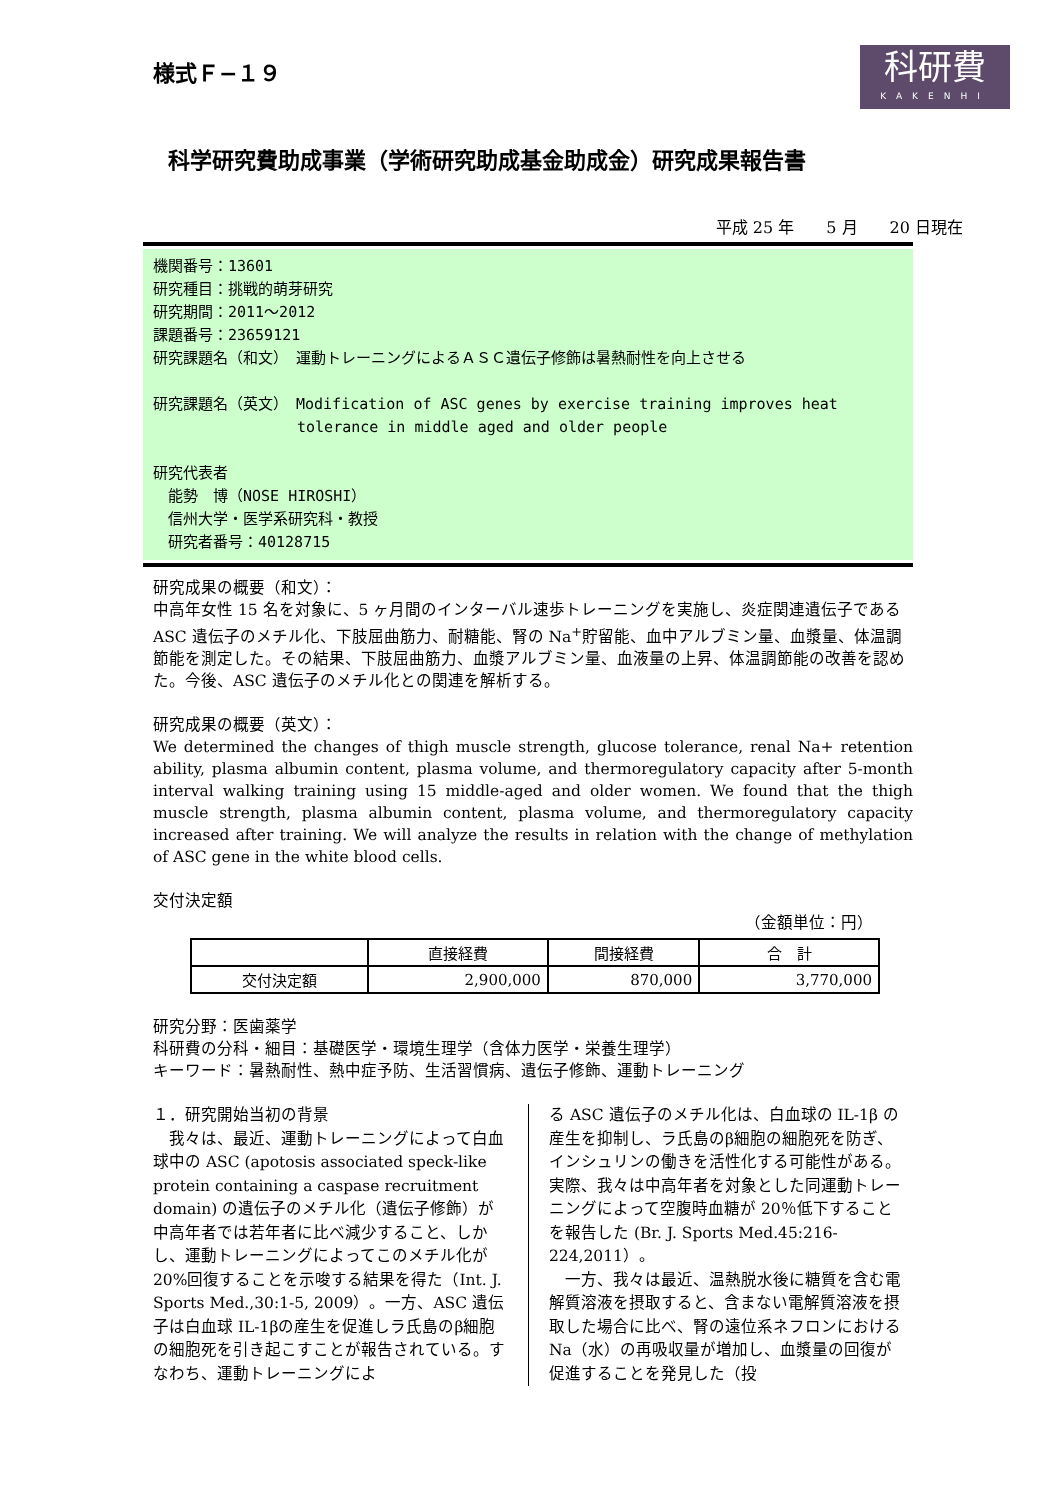様式Ｆ−１９
科研費
KAKENHI
科学研究費助成事業（学術研究助成基金助成金）研究成果報告書
平成 25 年　　5 月　　20 日現在
機関番号：13601
研究種目：挑戦的萌芽研究
研究期間：2011～2012
課題番号：23659121
研究課題名（和文）　運動トレーニングによるＡＳＣ遺伝子修飾は暑熱耐性を向上させる
研究課題名（英文）　Modification of ASC genes by exercise training improves heat
　　　　　　　　　 tolerance in middle aged and older people
研究代表者
　能勢　博（NOSE HIROSHI）
　信州大学・医学系研究科・教授
　研究者番号：40128715
研究成果の概要（和文）：
中高年女性 15 名を対象に、5 ヶ月間のインターバル速歩トレーニングを実施し、炎症関連遺伝子である ASC 遺伝子のメチル化、下肢屈曲筋力、耐糖能、腎の Na<sup>+</sup>貯留能、血中アルブミン量、血漿量、体温調節能を測定した。その結果、下肢屈曲筋力、血漿アルブミン量、血液量の上昇、体温調節能の改善を認めた。今後、ASC 遺伝子のメチル化との関連を解析する。
研究成果の概要（英文）：
We determined the changes of thigh muscle strength, glucose tolerance, renal Na+ retention ability, plasma albumin content, plasma volume, and thermoregulatory capacity after 5-month interval walking training using 15 middle-aged and older women. We found that the thigh muscle strength, plasma albumin content, plasma volume, and thermoregulatory capacity increased after training. We will analyze the results in relation with the change of methylation of ASC gene in the white blood cells.
交付決定額
（金額単位：円）
| | 直接経費 | 間接経費 | 合 計 |
| --- | --- | --- | --- |
| 交付決定額 | 2,900,000 | 870,000 | 3,770,000 |
研究分野：医歯薬学
科研費の分科・細目：基礎医学・環境生理学（含体力医学・栄養生理学）
キーワード：暑熱耐性、熱中症予防、生活習慣病、遺伝子修飾、運動トレーニング
１．研究開始当初の背景
　我々は、最近、運動トレーニングによって白血球中の ASC (apotosis associated speck-like protein containing a caspase recruitment domain) の遺伝子のメチル化（遺伝子修飾）が中高年者では若年者に比べ減少すること、しかし、運動トレーニングによってこのメチル化が 20%回復することを示唆する結果を得た（Int. J. Sports Med.,30:1-5, 2009）。一方、ASC 遺伝子は白血球 IL-1βの産生を促進しラ氏島のβ細胞の細胞死を引き起こすことが報告されている。すなわち、運動トレーニングによ
る ASC 遺伝子のメチル化は、白血球の IL-1β の産生を抑制し、ラ氏島のβ細胞の細胞死を防ぎ、インシュリンの働きを活性化する可能性がある。実際、我々は中高年者を対象とした同運動トレーニングによって空腹時血糖が 20％低下することを報告した (Br. J. Sports Med.45:216-224,2011）。
　一方、我々は最近、温熱脱水後に糖質を含む電解質溶液を摂取すると、含まない電解質溶液を摂取した場合に比べ、腎の遠位系ネフロンにおける Na（水）の再吸収量が増加し、血漿量の回復が促進することを発見した（投